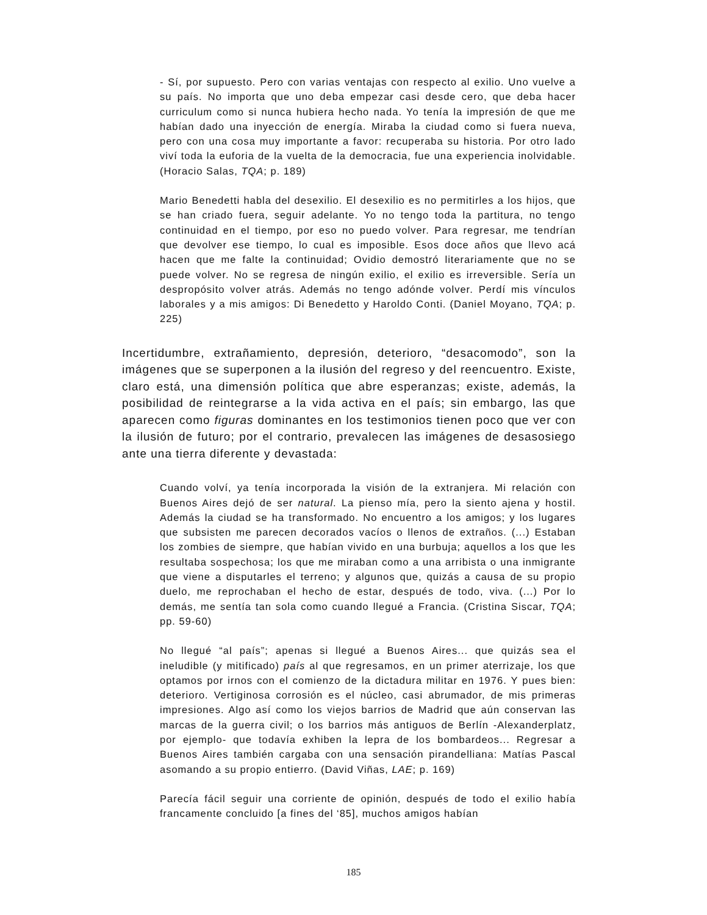- Sí, por supuesto. Pero con varias ventajas con respecto al exilio. Uno vuelve a su país. No importa que uno deba empezar casi desde cero, que deba hacer curriculum como si nunca hubiera hecho nada. Yo tenía la impresión de que me habían dado una inyección de energía. Miraba la ciudad como si fuera nueva, pero con una cosa muy importante a favor: recuperaba su historia. Por otro lado viví toda la euforia de la vuelta de la democracia, fue una experiencia inolvidable. (Horacio Salas, TQA; p. 189)
Mario Benedetti habla del desexilio. El desexilio es no permitirles a los hijos, que se han criado fuera, seguir adelante. Yo no tengo toda la partitura, no tengo continuidad en el tiempo, por eso no puedo volver. Para regresar, me tendrían que devolver ese tiempo, lo cual es imposible. Esos doce años que llevo acá hacen que me falte la continuidad; Ovidio demostró literariamente que no se puede volver. No se regresa de ningún exilio, el exilio es irreversible. Sería un despropósito volver atrás. Además no tengo adónde volver. Perdí mis vínculos laborales y a mis amigos: Di Benedetto y Haroldo Conti. (Daniel Moyano, TQA; p. 225)
Incertidumbre, extrañamiento, depresión, deterioro, “desacomodo”, son la imágenes que se superponen a la ilusión del regreso y del reencuentro. Existe, claro está, una dimensión política que abre esperanzas; existe, además, la posibilidad de reintegrarse a la vida activa en el país; sin embargo, las que aparecen como figuras dominantes en los testimonios tienen poco que ver con la ilusión de futuro; por el contrario, prevalecen las imágenes de desasosiego ante una tierra diferente y devastada:
Cuando volví, ya tenía incorporada la visión de la extranjera. Mi relación con Buenos Aires dejó de ser natural. La pienso mía, pero la siento ajena y hostil. Además la ciudad se ha transformado. No encuentro a los amigos; y los lugares que subsisten me parecen decorados vacíos o llenos de extraños. (...) Estaban los zombies de siempre, que habían vivido en una burbuja; aquellos a los que les resultaba sospechosa; los que me miraban como a una arribista o una inmigrante que viene a disputarles el terreno; y algunos que, quizás a causa de su propio duelo, me reprochaban el hecho de estar, después de todo, viva. (...) Por lo demás, me sentía tan sola como cuando llegué a Francia. (Cristina Siscar, TQA; pp. 59-60)
No llegué “al país”; apenas si llegué a Buenos Aires... que quizás sea el ineludible (y mitificado) país al que regresamos, en un primer aterrizaje, los que optamos por irnos con el comienzo de la dictadura militar en 1976. Y pues bien: deterioro. Vertiginosa corrosión es el núcleo, casi abrumador, de mis primeras impresiones. Algo así como los viejos barrios de Madrid que aún conservan las marcas de la guerra civil; o los barrios más antiguos de Berlín -Alexanderplatz, por ejemplo- que todavía exhiben la lepra de los bombardeos... Regresar a Buenos Aires también cargaba con una sensación pirandelliana: Matías Pascal asomando a su propio entierro. (David Viñas, LAE; p. 169)
Parecía fácil seguir una corriente de opinión, después de todo el exilio había francamente concluido [a fines del ‘85], muchos amigos habían
185